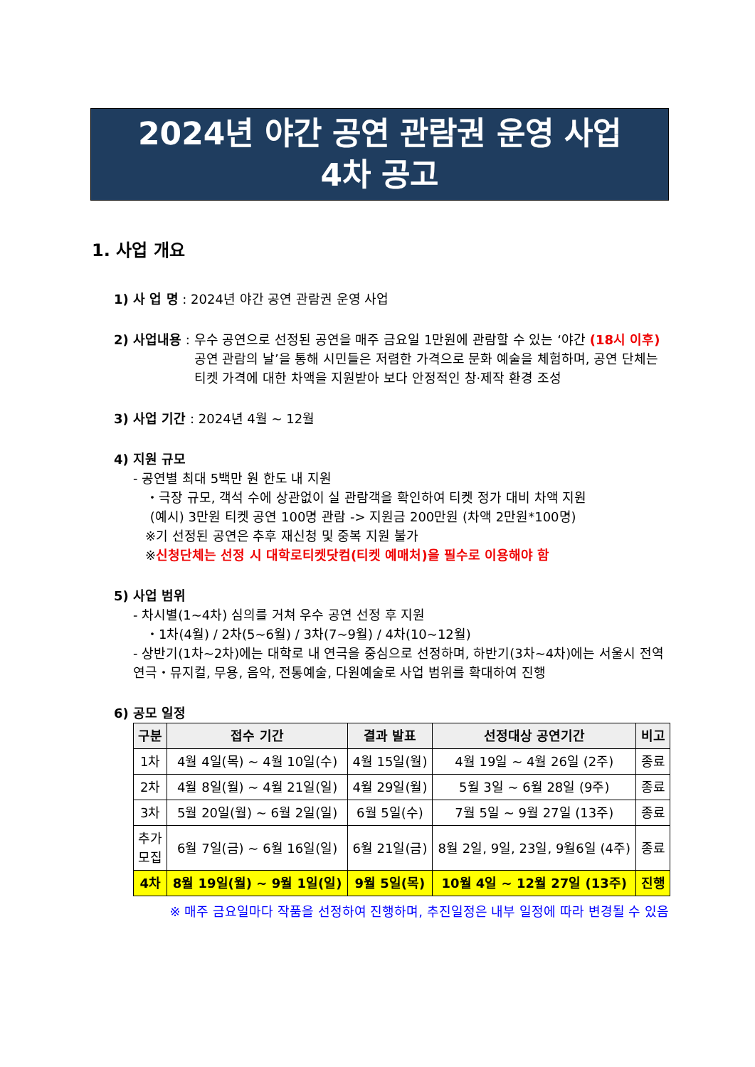2024년 야간 공연 관람권 운영 사업
4차 공고
1. 사업 개요
1) 사 업 명 : 2024년 야간 공연 관람권 운영 사업
2) 사업내용 : 우수 공연으로 선정된 공연을 매주 금요일 1만원에 관람할 수 있는 ‘야간 (18시 이후) 공연 관람의 날’을 통해 시민들은 저렴한 가격으로 문화 예술을 체험하며, 공연 단체는 티켓 가격에 대한 차액을 지원받아 보다 안정적인 창·제작 환경 조성
3) 사업 기간 : 2024년 4월 ~ 12월
4) 지원 규모
- 공연별 최대 5백만 원 한도 내 지원
・극장 규모, 객석 수에 상관없이 실 관람객을 확인하여 티켓 정가 대비 차액 지원
(예시) 3만원 티켓 공연 100명 관람 -> 지원금 200만원 (차액 2만원*100명)
※기 선정된 공연은 추후 재신청 및 중복 지원 불가
※신청단체는 선정 시 대학로티켓닷컴(티켓 예매처)을 필수로 이용해야 함
5) 사업 범위
- 차시별(1~4차) 심의를 거쳐 우수 공연 선정 후 지원
・1차(4월) / 2차(5~6월) / 3차(7~9월) / 4차(10~12월)
- 상반기(1차~2차)에는 대학로 내 연극을 중심으로 선정하며, 하반기(3차~4차)에는 서울시 전역 연극・뮤지컬, 무용, 음악, 전통예술, 다원예술로 사업 범위를 확대하여 진행
6) 공모 일정
| 구분 | 접수 기간 | 결과 발표 | 선정대상 공연기간 | 비고 |
| --- | --- | --- | --- | --- |
| 1차 | 4월 4일(목) ~ 4월 10일(수) | 4월 15일(월) | 4월 19일 ~ 4월 26일 (2주) | 종료 |
| 2차 | 4월 8일(월) ~ 4월 21일(일) | 4월 29일(월) | 5월 3일 ~ 6월 28일 (9주) | 종료 |
| 3차 | 5월 20일(월) ~ 6월 2일(일) | 6월 5일(수) | 7월 5일 ~ 9월 27일 (13주) | 종료 |
| 추가 모집 | 6월 7일(금) ~ 6월 16일(일) | 6월 21일(금) | 8월 2일, 9일, 23일, 9월6일 (4주) | 종료 |
| 4차 | 8월 19일(월) ~ 9월 1일(일) | 9월 5일(목) | 10월 4일 ~ 12월 27일 (13주) | 진행 |
※ 매주 금요일마다 작품을 선정하여 진행하며, 추진일정은 내부 일정에 따라 변경될 수 있음